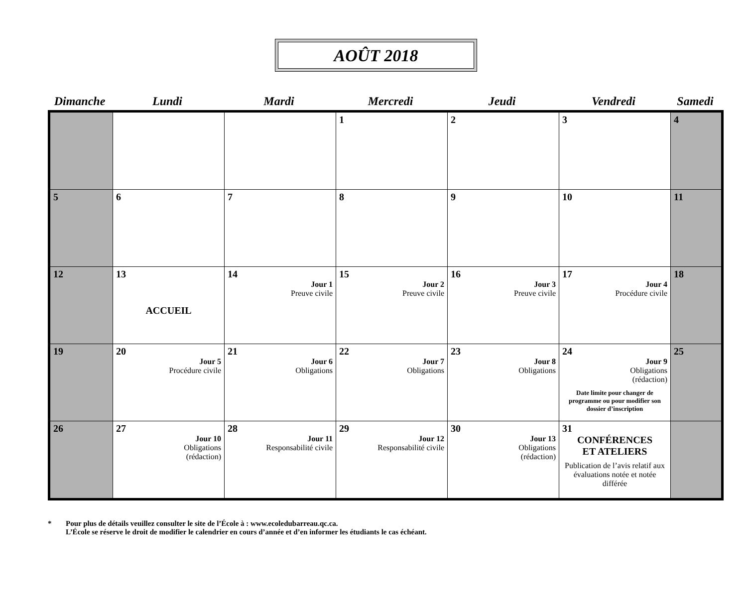AOÛT 2018
| Dimanche | Lundi | Mardi | Mercredi | Jeudi | Vendredi | Samedi |
| --- | --- | --- | --- | --- | --- | --- |
| | | | 1 | 2 | 3 | 4 |
| 5 | 6 | 7 | 8 | 9 | 10 | 11 |
| 12 | 13 ACCUEIL | 14 Jour 1 Preuve civile | 15 Jour 2 Preuve civile | 16 Jour 3 Preuve civile | 17 Jour 4 Procédure civile | 18 |
| 19 | 20 Jour 5 Procédure civile | 21 Jour 6 Obligations | 22 Jour 7 Obligations | 23 Jour 8 Obligations | 24 Jour 9 Obligations (rédaction) Date limite pour changer de programme ou pour modifier son dossier d’inscription | 25 |
| 26 | 27 Jour 10 Obligations (rédaction) | 28 Jour 11 Responsabilité civile | 29 Jour 12 Responsabilité civile | 30 Jour 13 Obligations (rédaction) | 31 CONFÉRENCES ET ATELIERS Publication de l’avis relatif aux évaluations notée et notée différée | |
* Pour plus de détails veuillez consulter le site de l’École à : www.ecoledubarreau.qc.ca.
L’École se réserve le droit de modifier le calendrier en cours d’année et d’en informer les étudiants le cas échéant.